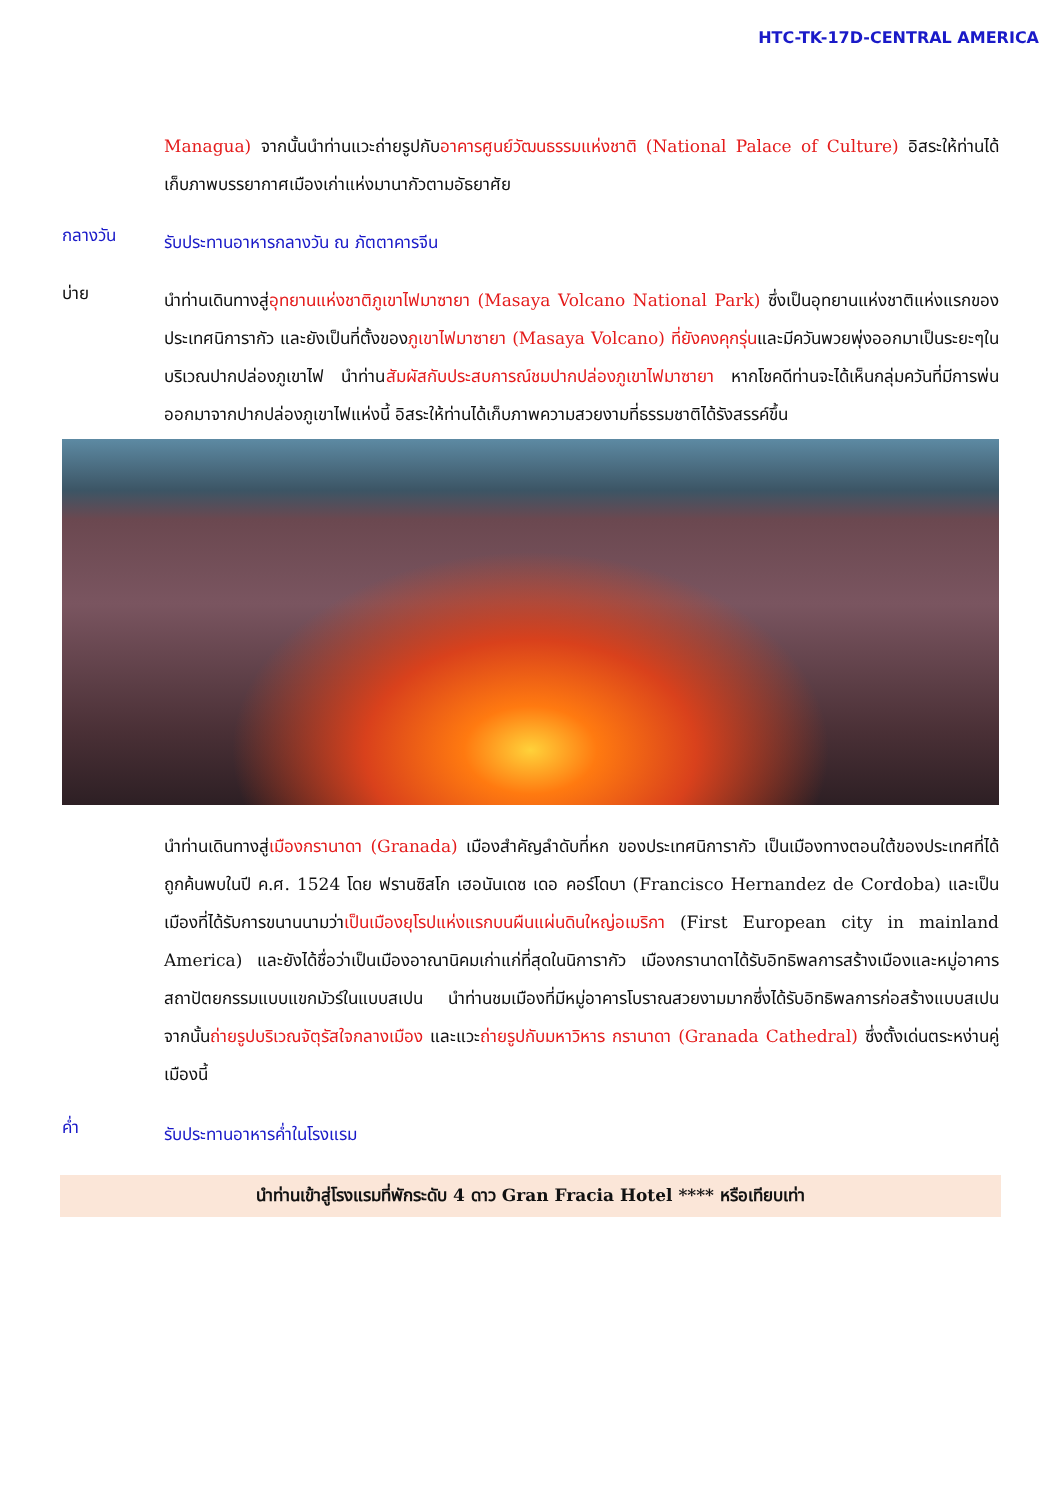HTC-TK-17D-CENTRAL AMERICA
Managua) จากนั้นนำท่านแวะถ่ายรูปกับอาคารศูนย์วัฒนธรรมแห่งชาติ (National Palace of Culture) อิสระให้ท่านได้เก็บภาพบรรยากาศเมืองเก่าแห่งมานากัวตามอัธยาศัย
กลางวัน
รับประทานอาหารกลางวัน ณ ภัตตาคารจีน
บ่าย
นำท่านเดินทางสู่อุทยานแห่งชาติภูเขาไฟมาซายา (Masaya Volcano National Park) ซึ่งเป็นอุทยานแห่งชาติแห่งแรกของประเทศนิการากัว และยังเป็นที่ตั้งของภูเขาไฟมาซายา (Masaya Volcano) ที่ยังคงคุกรุ่นและมีควันพวยพุ่งออกมาเป็นระยะๆในบริเวณปากปล่องภูเขาไฟ นำท่านสัมผัสกับประสบการณ์ชมปากปล่องภูเขาไฟมาซายา หากโชคดีท่านจะได้เห็นกลุ่มควันที่มีการพ่นออกมาจากปากปล่องภูเขาไฟแห่งนี้ อิสระให้ท่านได้เก็บภาพความสวยงามที่ธรรมชาติได้รังสรรค์ขึ้น
นำท่านเดินทางสู่เมืองกรานาดา (Granada) เมืองสำคัญลำดับที่หก ของประเทศนิการากัว เป็นเมืองทางตอนใต้ของประเทศที่ได้ถูกค้นพบในปี ค.ศ. 1524 โดย ฟรานซิสโก เฮอนันเดซ เดอ คอร์โดบา (Francisco Hernandez de Cordoba) และเป็นเมืองที่ได้รับการขนานนามว่าเป็นเมืองยุโรปแห่งแรกบนผืนแผ่นดินใหญ่อเมริกา (First European city in mainland America) และยังได้ชื่อว่าเป็นเมืองอาณานิคมเก่าแก่ที่สุดในนิการากัว เมืองกรานาดาได้รับอิทธิพลการสร้างเมืองและหมู่อาคารสถาปัตยกรรมแบบแขกมัวร์ในแบบสเปน นำท่านชมเมืองที่มีหมู่อาคารโบราณสวยงามมากซึ่งได้รับอิทธิพลการก่อสร้างแบบสเปน จากนั้นถ่ายรูปบริเวณจัตุรัสใจกลางเมือง และแวะถ่ายรูปกับมหาวิหาร กรานาดา (Granada Cathedral) ซึ่งตั้งเด่นตระหง่านคู่เมืองนี้
ค่ำ
รับประทานอาหารค่ำในโรงแรม
นำท่านเข้าสู่โรงแรมที่พักระดับ 4 ดาว Gran Fracia Hotel **** หรือเทียบเท่า